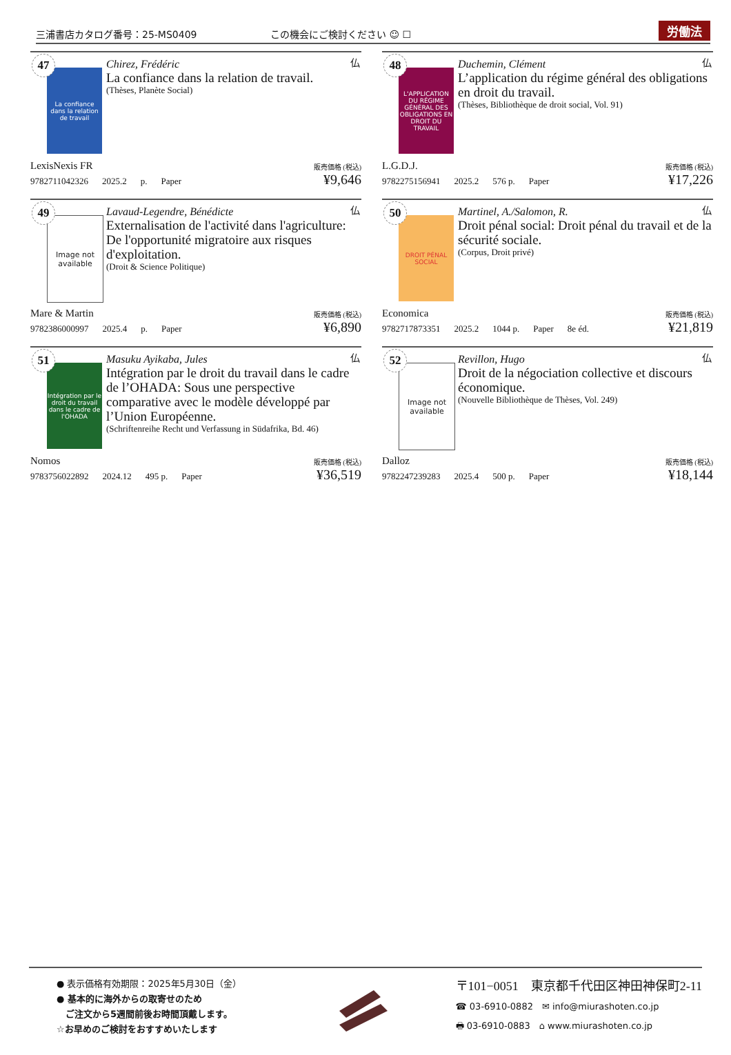三浦書店カタログ番号：25-MS0409
この機会にご検討ください ☺ ☐
労働法
47
La confiance dans la relation de travail
仏
Chirez, Frédéric
La confiance dans la relation de travail.
(Thèses, Planète Social)
LexisNexis FR 販売価格 (税込)
9782711042326 2025.2 p. Paper ¥9,646
48
L'APPLICATION DU RÉGIME GÉNÉRAL DES OBLIGATIONS EN DROIT DU TRAVAIL
仏
Duchemin, Clément
L’application du régime général des obligations en droit du travail.
(Thèses, Bibliothèque de droit social, Vol. 91)
L.G.D.J. 販売価格 (税込)
9782275156941 2025.2 576 p. Paper ¥17,226
49
Image not available
仏
Lavaud-Legendre, Bénédicte
Externalisation de l'activité dans l'agriculture: De l'opportunité migratoire aux risques d'exploitation.
(Droit & Science Politique)
Mare & Martin 販売価格 (税込)
9782386000997 2025.4 p. Paper ¥6,890
50
DROIT PÉNAL SOCIAL
仏
Martinel, A./Salomon, R.
Droit pénal social: Droit pénal du travail et de la sécurité sociale.
(Corpus, Droit privé)
Economica 販売価格 (税込)
9782717873351 2025.2 1044 p. Paper 8e éd. ¥21,819
51
Intégration par le droit du travail dans le cadre de l'OHADA
仏
Masuku Ayikaba, Jules
Intégration par le droit du travail dans le cadre de l’OHADA: Sous une perspective comparative avec le modèle développé par l’Union Européenne.
(Schriftenreihe Recht und Verfassung in Südafrika, Bd. 46)
Nomos 販売価格 (税込)
9783756022892 2024.12 495 p. Paper ¥36,519
52
Image not available
仏
Revillon, Hugo
Droit de la négociation collective et discours économique.
(Nouvelle Bibliothèque de Thèses, Vol. 249)
Dalloz 販売価格 (税込)
9782247239283 2025.4 500 p. Paper ¥18,144
● 表示価格有効期限：2025年5月30日（金）
● 基本的に海外からの取寄せのため
　ご注文から5週間前後お時間頂戴します。
☆お早めのご検討をおすすめいたします
〒101−0051　東京都千代田区神田神保町2-11
☎ 03-6910-0882　✉ info@miurashoten.co.jp
🖶 03-6910-0883　⌂ www.miurashoten.co.jp